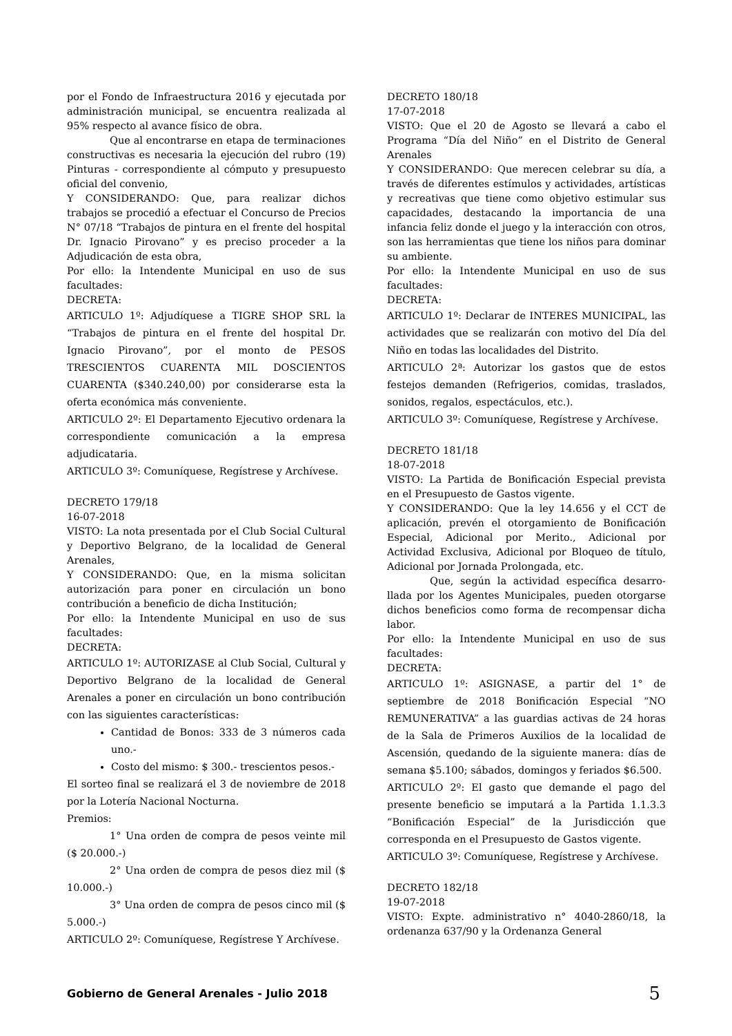por el Fondo de Infraestructura 2016 y ejecutada por administración municipal, se encuentra realizada al 95% respecto al avance físico de obra.
Que al encontrarse en etapa de termina­ciones constructivas es necesaria la ejecución del rubro (19) Pinturas - correspondiente al cómputo y presupuesto oficial del convenio,
Y CONSIDERANDO: Que, para realizar dichos trabajos se procedió a efectuar el Concurso de Precios N° 07/18 “Trabajos de pintura en el frente del hospital Dr. Ignacio Pirovano” y es preciso proceder a la Adjudicación de esta obra,
Por ello: la Intendente Municipal en uso de sus facultades:
DECRETA:
ARTICULO 1º: Adjudíquese a TIGRE SHOP SRL la “Trabajos de pintura en el frente del hospital Dr. Ignacio Pirovano”, por el monto de PESOS TRESCIENTOS CUARENTA MIL DOSCIENTOS CUARENTA ($340.240,00) por considerarse esta la oferta económica más conveniente.
ARTICULO 2º: El Departamento Ejecutivo ordenara la correspondiente comunicación a la empresa adjudicataria.
ARTICULO 3º: Comuníquese, Regístrese y Archívese.
DECRETO 179/18
16-07-2018
VISTO: La nota presentada por el Club Social Cultural y Deportivo Belgrano, de la localidad de General Arenales,
Y CONSIDERANDO: Que, en la misma solicitan autorización para poner en circulación un bono contribución a beneficio de dicha Institución;
Por ello: la Intendente Municipal en uso de sus facultades:
DECRETA:
ARTICULO 1º: AUTORIZASE al Club Social, Cultural y Deportivo Belgrano de la localidad de General Arenales a poner en circulación un bono contribu­ción con las siguientes características:
Cantidad de Bonos: 333 de 3 números cada uno.-
Costo del mismo: $ 300.- trescientos pesos.-
El sorteo final se realizará el 3 de noviembre de 2018 por la Lotería Nacional Nocturna.
Premios:
1° Una orden de compra de pesos veinte mil ($ 20.000.-)
2° Una orden de compra de pesos diez mil ($ 10.000.-)
3° Una orden de compra de pesos cinco mil ($ 5.000.-)
ARTICULO 2º: Comuníquese, Regístrese Y Archívese.
DECRETO 180/18
17-07-2018
VISTO: Que el 20 de Agosto se llevará a cabo el Programa “Día del Niño” en el Distrito de General Arenales
Y CONSIDERANDO: Que merecen celebrar su día, a través de diferentes estímulos y actividades, artísticas y recreativas que tiene como objetivo estimular sus capacidades, destacando la importan­cia de una infancia feliz donde el juego y la interacción con otros, son las herramientas que tiene los niños para dominar su ambiente.
Por ello: la Intendente Municipal en uso de sus facultades:
DECRETA:
ARTICULO 1º: Declarar de INTERES MUNICIPAL, las actividades que se realizarán con motivo del Día del Niño en todas las localidades del Distrito.
ARTICULO 2ª: Autorizar los gastos que de estos festejos demanden (Refrigerios, comidas, traslados, sonidos, regalos, espectáculos, etc.).
ARTICULO 3º: Comuníquese, Regístrese y Archívese.
DECRETO 181/18
18-07-2018
VISTO: La Partida de Bonificación Especial prevista en el Presupuesto de Gastos vigente.
Y CONSIDERANDO: Que la ley 14.656 y el CCT de aplicación, prevén el otorgamiento de Bonificación Especial, Adicional por Merito., Adicional por Actividad Exclusiva, Adicional por Bloqueo de título, Adicional por Jornada Prolongada, etc.
Que, según la actividad específica desarro­llada por los Agentes Municipales, pueden otorgarse dichos beneficios como forma de recompensar dicha labor.
Por ello: la Intendente Municipal en uso de sus facultades:
DECRETA:
ARTICULO 1º: ASIGNASE, a partir del 1° de septiembre de 2018 Bonificación Especial “NO REMUNERATIVA” a las guardias activas de 24 horas de la Sala de Primeros Auxilios de la localidad de Ascensión, quedando de la siguiente manera: días de semana $5.100; sábados, domingos y feriados $6.500.
ARTICULO 2º: El gasto que demande el pago del presente beneficio se imputará a la Partida 1.1.3.3 “Bonificación Especial” de la Jurisdicción que corresponda en el Presupuesto de Gastos vigente.
ARTICULO 3º: Comuníquese, Regístrese y Archívese.
DECRETO 182/18
19-07-2018
VISTO: Expte. administrativo n° 4040-2860/18, la ordenanza 637/90 y la Ordenanza General
Gobierno de General Arenales - Julio 2018 5